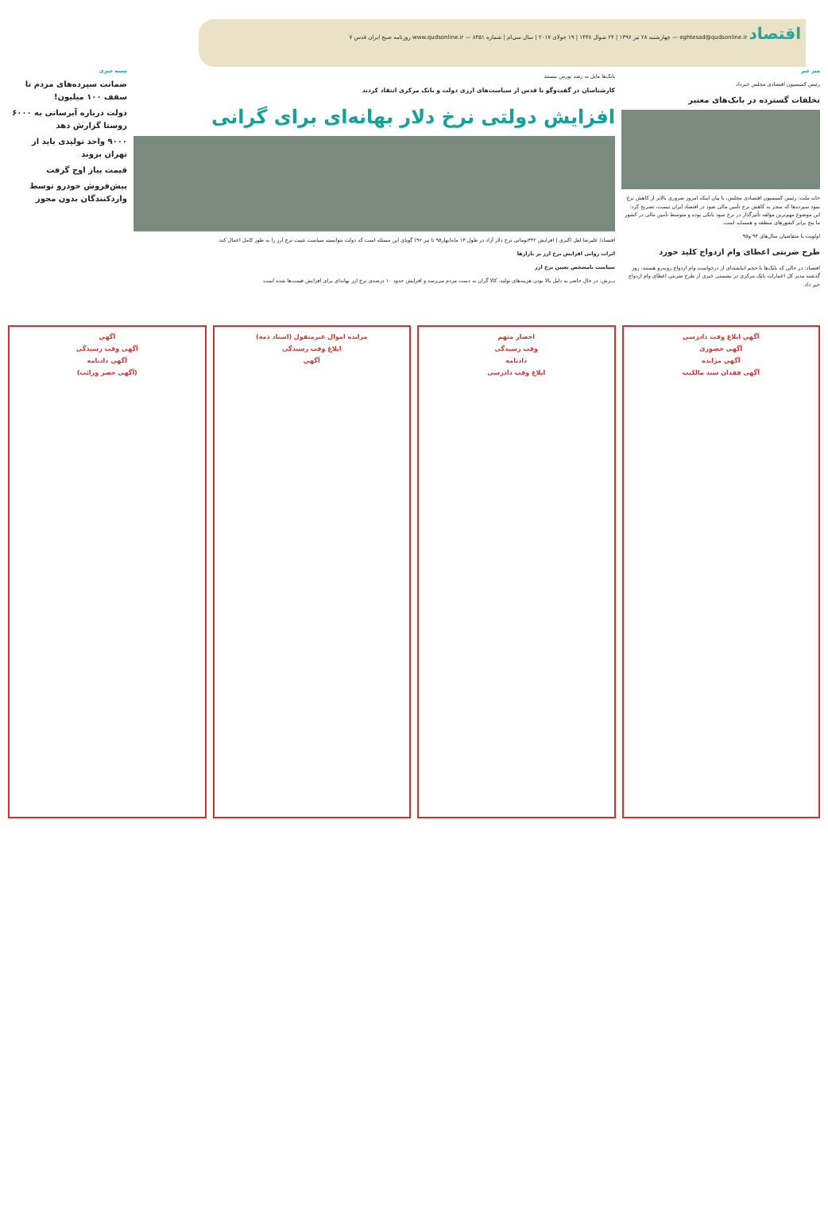اقتصاد eghtesad@qudsonline.ir — چهارشنبه ۲۸ تیر ۱۳۹۶ | ۲۴ شوال ۱۴۳۸ | ۱۹ جولای ۲۰۱۷ | سال سی‌ام | شماره ۸۴۵۱ — www.qudsonline.ir روزنامه صبح ایران قدس ۷
میز خبر
رئیس کمیسیون اقتصادی مجلس خبرداد
تخلفات گسترده در بانک‌های معتبر
خانه ملت: رئیس کمیسیون اقتصادی مجلس، با بیان اینکه امروز ضروری بالاتر از کاهش نرخ سود سپرده‌ها که منجر به کاهش نرخ تأمین مالی شود در اقتصاد ایران نیست، تصریح کرد: این موضوع مهم‌ترین مؤلفه تأثیرگذار در نرخ سود بانکی بوده و متوسط تأمین مالی در کشور ما پنج برابر کشورهای منطقه و همسایه است.
اولویت با متقاضیان سال‌های ۹۴ و۹۵
طرح ضربتی اعطای وام ازدواج کلید خورد
اقتصاد: در حالی که بانک‌ها با حجم انباشته‌ای از درخواست وام ازدواج روبه‌رو هستند، روز گذشته مدیر کل اعتبارات بانک مرکزی در نشستی خبری از طرح ضربتی اعطای وام ازدواج خبر داد.
بانک‌ها مایل به رشد بورس نیستند
کارشناسان در گفت‌وگو با قدس از سیاست‌های ارزی دولت و بانک مرکزی انتقاد کردند
افزایش دولتی نرخ دلار بهانه‌ای برای گرانی
اقتصاد/ علیرضا لعل اکبری | افزایش ۳۴۲تومانی نرخ دلار آزاد در طول ۱۳ ماه(بهار۹۵ تا تیر ۹۶) گویای این مسئله است که دولت نتوانسته سیاست تثبیت نرخ ارز را به طور کامل اعمال کند.
اثرات روانی افزایش نرخ ارز بر بازارها
سیاست نامشخص تعیین نرخ ارز
بــرش: در حال حاضر به دلیل بالا بودن هزینه‌های تولید، کالا گران به دست مردم می‌رسد و افزایش حدود ۱۰ درصدی نرخ ارز بهانه‌ای برای افزایش قیمت‌ها شده است
بسته خبری
ضمانت سپرده‌های مردم تا سقف ۱۰۰ میلیون!
دولت درباره آبرسانی به ۶۰۰۰ روستا گزارش دهد
۹۰۰۰ واحد تولیدی باید از تهران بروند
قیمت پیاز اوج گرفت
پیش‌فروش خودرو توسط واردکنندگان بدون مجوز
آگهی ابلاغ وقت دادرسی
آگهی حضوری
آگهی مزایده
آگهی فقدان سند مالکیت
احضار متهم
وقت رسیدگی
دادنامه
ابلاغ وقت دادرسی
مزایده اموال غیرمنقول (اسناد ذمه)
ابلاغ وقت رسیدگی
آگهی
آگهی
آگهی وقت رسیدگی
آگهی دادنامه
(آگهی حصر وراثت)